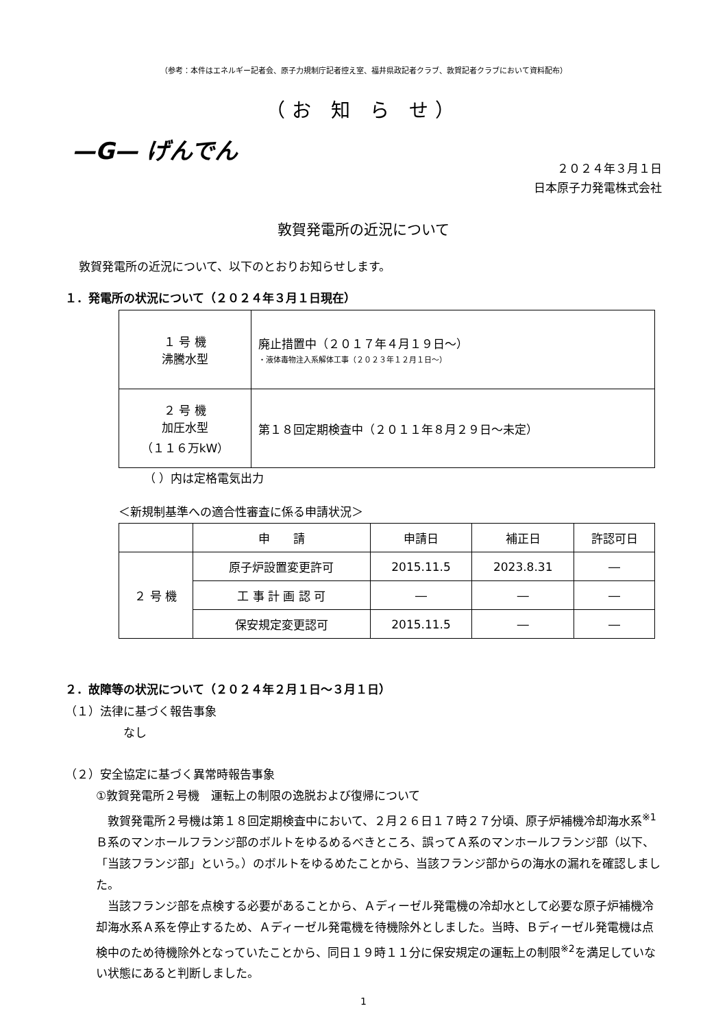（参考：本件はエネルギー記者会、原子力規制庁記者控え室、福井県政記者クラブ、敦賀記者クラブにおいて資料配布）
（お 知 ら せ）
—G— げんでん
２０２４年３月１日
日本原子力発電株式会社
敦賀発電所の近況について
敦賀発電所の近況について、以下のとおりお知らせします。
１．発電所の状況について（２０２４年３月１日現在）
| １ 号 機 沸騰水型 | 廃止措置中（２０１７年４月１９日～） ・液体毒物注入系解体工事（２０２３年１２月１日～） |
| ２ 号 機 加圧水型 （１１６万kW） | 第１８回定期検査中（２０１１年８月２９日～未定） |
（ ）内は定格電気出力
＜新規制基準への適合性審査に係る申請状況＞
| | 申 請 | 申請日 | 補正日 | 許認可日 |
| --- | --- | --- | --- | --- |
| ２ 号 機 | 原子炉設置変更許可 | 2015.11.5 | 2023.8.31 | ― |
| | 工 事 計 画 認 可 | ― | ― | ― |
| | 保安規定変更認可 | 2015.11.5 | ― | ― |
２．故障等の状況について（２０２４年２月１日～３月１日）
（１）法律に基づく報告事象
なし
（２）安全協定に基づく異常時報告事象
①敦賀発電所２号機　運転上の制限の逸脱および復帰について
　敦賀発電所２号機は第１８回定期検査中において、２月２６日１７時２７分頃、原子炉補機冷却海水系<sup>※1</sup>Ｂ系のマンホールフランジ部のボルトをゆるめるべきところ、誤ってＡ系のマンホールフランジ部（以下、「当該フランジ部」という。）のボルトをゆるめたことから、当該フランジ部からの海水の漏れを確認しました。
　当該フランジ部を点検する必要があることから、Ａディーゼル発電機の冷却水として必要な原子炉補機冷却海水系Ａ系を停止するため、Ａディーゼル発電機を待機除外としました。当時、Ｂディーゼル発電機は点検中のため待機除外となっていたことから、同日１９時１１分に保安規定の運転上の制限<sup>※2</sup>を満足していない状態にあると判断しました。
1